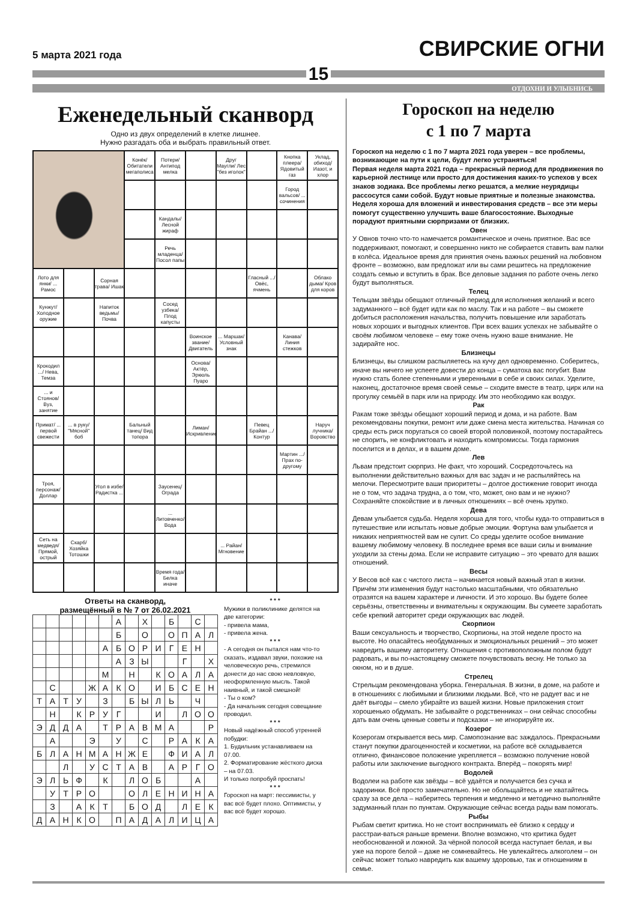5 марта 2021 года
СВИРСКИЕ ОГНИ
15
ОТДОХНИ И УЛЫБНИСЬ
Еженедельный сканворд
Одно из двух определений в клетке лишнее.
Нужно разгадать оба и выбрать правильный ответ.
| | | | Конёк/ Обитатели мегаполиса | Потери/ Антипод мелка | | Друг Маугли/ Лес "без иголок" | | Кнопка плеера/ Ядовитый газ | Уклад, обиход/ Иазот, и хлор |
| | | | | | | | | Город вальсов/ ... сочинения | |
| | | | | Кандалы/ Лесной жираф | | | | | |
| | | | | Речь младенца/ Посол папы | | | | | |
| Лото для янки/ ... Рамос | | Сорная трава/ Ишак | | | | | Гласный .../ Овёс, ячмень | | Облако дыма/ Кров для коров |
| Кунжут/ Холодное оружие | | Напиток ведьмы/ Почва | | Сосед узбека/ Плод капусты | | | | | |
| | | | | | Воинское звание/ Двигатель | ... Маршак/ Условный знак | | Канава/ Линия стежков | |
| Крокодил .../ Нева, Темза | | | | | Основа/ Актёр, Эркюль Пуаро | | | | |
| ... и Стоянов/ Вуз, занятие | | | | | | | | | |
| Примат/ ... первой свежести | ... в руку/ "Мясной" боб | | Бальный танец/ Вид топора | | Лиман/ Искривление | | Певец Брайан .../ Контур | | Наруч лучника/ Воровство |
| | | | | | | | | Мартин .../ Прах по-другому | |
| Троя, персонаж/ Доллар | | Угол в избе/ Радистка ... | | Заусенец/ Ограда | | | | | |
| | | | | ... Литовченко/ Вода | | | | | |
| Сеть на медведя/ Прямой, острый | Скарб/ Хозяйка Тотошки | | | | | ... Райан/ Мгновение | | | |
| | | | | Время года/ Белка иначе | | | | | |
Ответы на сканворд,
размещённый в № 7 от 26.02.2021
| | | | | | | А | | Х | | Б | | С | |
| | | | | | | Б | | О | | О | П | А | Л |
| | | | | | А | Б | О | Р | И | Г | Е | Н | |
| | | | | | | А | З | Ы | | | Г | | Х |
| | | | | | М | | Н | | К | О | А | Л | А |
| | С | | | Ж | А | К | О | | И | Б | С | Е | Н |
| Т | А | Т | У | | З | | Б | Ы | Л | Ь | | Ч | |
| | Н | | К | Р | У | Г | | | И | | Л | О | О |
| Э | Д | Д | А | | Т | Р | А | В | М | А | | | Р |
| | А | | | Э | | У | | С | | Р | А | К | А |
| Б | Л | А | Н | М | А | Н | Ж | Е | | Ф | И | А | Л |
| | | Л | | У | С | Т | А | В | | А | Р | Г | О |
| Э | Л | Ь | Ф | | К | | Л | О | Б | | | А | |
| | У | Т | Р | О | | | О | Л | Е | Н | И | Н | А |
| | З | | А | К | Т | | Б | О | Д | | Л | Е | К |
| Д | А | Н | К | О | | П | А | Д | А | Л | И | Ц | А |
* * *
Мужики в поликлинике делятся на две категории:
- привела мама,
- привела жена.
* * *
- А сегодня он пытался нам что-то сказать, издавал звуки, похожие на человеческую речь, стремился донести до нас свою невловкую, неоформленную мысль. Такой наивный, и такой смешной!
- Ты о ком?
- Да начальник сегодня совещание проводил.
* * *
Новый надёжный способ утренней побудки:
1. Будильник устанавливаем на 07.00.
2. Форматирование жёсткого диска – на 07.03.
И только попробуй проспать!
* * *
Гороскоп на март: пессимисты, у вас всё будет плохо. Оптимисты, у вас всё будет хорошо.
Гороскоп на неделю
с 1 по 7 марта
Гороскоп на неделю с 1 по 7 марта 2021 года уверен – все проблемы, возникающие на пути к цели, будут легко устраняться!
Первая неделя марта 2021 года – прекрасный период для продвижения по карьерной лестнице или просто для достижения каких-то успехов у всех знаков зодиака. Все проблемы легко решатся, а мелкие неурядицы рассосутся сами собой. Будут новые приятные и полезные знакомства. Неделя хороша для вложений и инвестирования средств – все эти меры помогут существенно улучшить ваше благосостояние. Выходные порадуют приятными сюрпризами от близких.
Овен
У Овнов точно что-то намечается романтическое и очень приятное. Вас все поддерживают, помогают, и совершенно никто не собирается ставить вам палки в колёса. Идеальное время для принятия очень важных решений на любовном фронте – возможно, вам предложат или вы сами решитесь на предложение создать семью и вступить в брак. Все деловые задания по работе очень легко будут выполняться.
Телец
Тельцам звёзды обещают отличный период для исполнения желаний и всего задуманного – всё будет идти как по маслу. Так и на работе – вы сможете добиться расположения начальства, получить повышение или заработать новых хороших и выгодных клиентов. При всех ваших успехах не забывайте о своём любимом человеке – ему тоже очень нужно ваше внимание. Не задирайте нос.
Близнецы
Близнецы, вы слишком распыляетесь на кучу дел одновременно. Соберитесь, иначе вы ничего не успеете довести до конца – суматоха вас погубит. Вам нужно стать более степенными и уверенными в себе и своих силах. Уделите, наконец, достаточное время своей семье – сходите вместе в театр, цирк или на прогулку семьёй в парк или на природу. Им это необходимо как воздух.
Рак
Ракам тоже звёзды обещают хороший период и дома, и на работе. Вам рекомендованы покупки, ремонт или даже смена места жительства. Начиная со среды есть риск поругаться со своей второй половинкой, поэтому постарайтесь не спорить, не конфликтовать и находить компромиссы. Тогда гармония поселится и в делах, и в вашем доме.
Лев
Львам предстоит сюрприз. Не факт, что хороший. Сосредоточьтесь на выполнении действительно важных для вас задач и не распыляйтесь на мелочи. Пересмотрите ваши приоритеты – долгое достижение говорит иногда не о том, что задача трудна, а о том, что, может, оно вам и не нужно? Сохраняйте спокойствие и в личных отношениях – всё очень хрупко.
Дева
Девам улыбается судьба. Неделя хороша для того, чтобы куда-то отправиться в путешествие или испытать новые добрые эмоции. Фортуна вам улыбается и никаких неприятностей вам не сулит. Со среды уделите особое внимание вашему любимому человеку. В последнее время все ваши силы и внимание уходили за стены дома. Если не исправите ситуацию – это чревато для ваших отношений.
Весы
У Весов всё как с чистого листа – начинается новый важный этап в жизни. Причём эти изменения будут настолько масштабными, что обязательно отразятся на вашем характере и личности. И это хорошо. Вы будете более серьёзны, ответственны и внимательны к окружающим. Вы сумеете заработать себе крепкий авторитет среди окружающих вас людей.
Скорпион
Ваши сексуальность и творчество, Скорпионы, на этой неделе просто на высоте. Но опасайтесь необдуманных и эмоциональных решений – это может навредить вашему авторитету. Отношения с противоположным полом будут радовать, и вы по-настоящему сможете почувствовать весну. Не только за окном, но и в душе.
Стрелец
Стрельцам рекомендована уборка. Генеральная. В жизни, в доме, на работе и в отношениях с любимыми и близкими людьми. Всё, что не радует вас и не даёт выгоды – смело убирайте из вашей жизни. Новые приложения стоит хорошенько обдумать. Не забывайте о родственниках – они сейчас способны дать вам очень ценные советы и подсказки – не игнорируйте их.
Козерог
Козерогам открывается весь мир. Самопознание вас заждалось. Прекрасными станут покупки драгоценностей и косметики, на работе всё складывается отлично, финансовое положение укрепляется – возможно получение новой работы или заключение выгодного контракта. Вперёд – покорять мир!
Водолей
Водолеи на работе как звёзды – всё удаётся и получается без сучка и задоринки. Всё просто замечательно. Но не обольщайтесь и не хватайтесь сразу за все дела – наберитесь терпения и медленно и методично выполняйте задуманный план по пунктам. Окружающие сейчас всегда рады вам помогать.
Рыбы
Рыбам светит критика. Но не стоит воспринимать её близко к сердцу и расстраи-ваться раньше времени. Вполне возможно, что критика будет необоснованной и ложной. За чёрной полосой всегда наступает белая, и вы уже на пороге белой – даже не сомневайтесь. Не увлекайтесь алкоголем – он сейчас может только навредить как вашему здоровью, так и отношениям в семье.